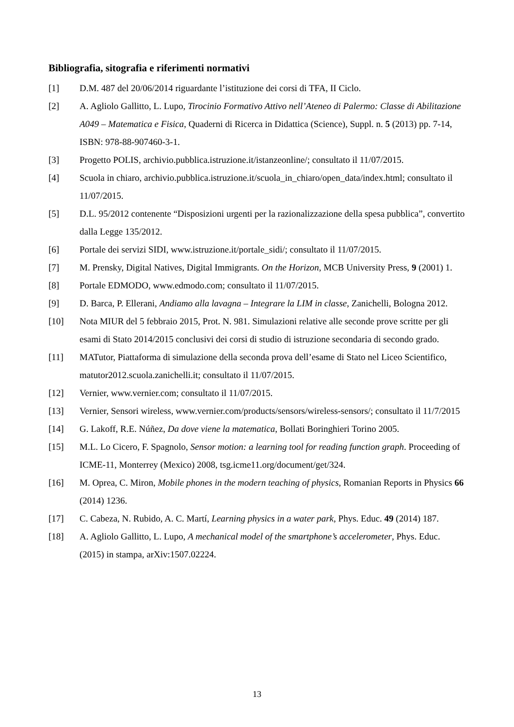Bibliografia, sitografia e riferimenti normativi
[1] D.M. 487 del 20/06/2014 riguardante l’istituzione dei corsi di TFA, II Ciclo.
[2] A. Agliolo Gallitto, L. Lupo, Tirocinio Formativo Attivo nell’Ateneo di Palermo: Classe di Abilitazione A049 – Matematica e Fisica, Quaderni di Ricerca in Didattica (Science), Suppl. n. 5 (2013) pp. 7-14, ISBN: 978-88-907460-3-1.
[3] Progetto POLIS, archivio.pubblica.istruzione.it/istanzeonline/; consultato il 11/07/2015.
[4] Scuola in chiaro, archivio.pubblica.istruzione.it/scuola_in_chiaro/open_data/index.html; consultato il 11/07/2015.
[5] D.L. 95/2012 contenente “Disposizioni urgenti per la razionalizzazione della spesa pubblica”, convertito dalla Legge 135/2012.
[6] Portale dei servizi SIDI, www.istruzione.it/portale_sidi/; consultato il 11/07/2015.
[7] M. Prensky, Digital Natives, Digital Immigrants. On the Horizon, MCB University Press, 9 (2001) 1.
[8] Portale EDMODO, www.edmodo.com; consultato il 11/07/2015.
[9] D. Barca, P. Ellerani, Andiamo alla lavagna – Integrare la LIM in classe, Zanichelli, Bologna 2012.
[10] Nota MIUR del 5 febbraio 2015, Prot. N. 981. Simulazioni relative alle seconde prove scritte per gli esami di Stato 2014/2015 conclusivi dei corsi di studio di istruzione secondaria di secondo grado.
[11] MATutor, Piattaforma di simulazione della seconda prova dell’esame di Stato nel Liceo Scientifico, matutor2012.scuola.zanichelli.it; consultato il 11/07/2015.
[12] Vernier, www.vernier.com; consultato il 11/07/2015.
[13] Vernier, Sensori wireless, www.vernier.com/products/sensors/wireless-sensors/; consultato il 11/7/2015
[14] G. Lakoff, R.E. Núñez, Da dove viene la matematica, Bollati Boringhieri Torino 2005.
[15] M.L. Lo Cicero, F. Spagnolo, Sensor motion: a learning tool for reading function graph. Proceeding of ICME-11, Monterrey (Mexico) 2008, tsg.icme11.org/document/get/324.
[16] M. Oprea, C. Miron, Mobile phones in the modern teaching of physics, Romanian Reports in Physics 66 (2014) 1236.
[17] C. Cabeza, N. Rubido, A. C. Martí, Learning physics in a water park, Phys. Educ. 49 (2014) 187.
[18] A. Agliolo Gallitto, L. Lupo, A mechanical model of the smartphone’s accelerometer, Phys. Educ. (2015) in stampa, arXiv:1507.02224.
13